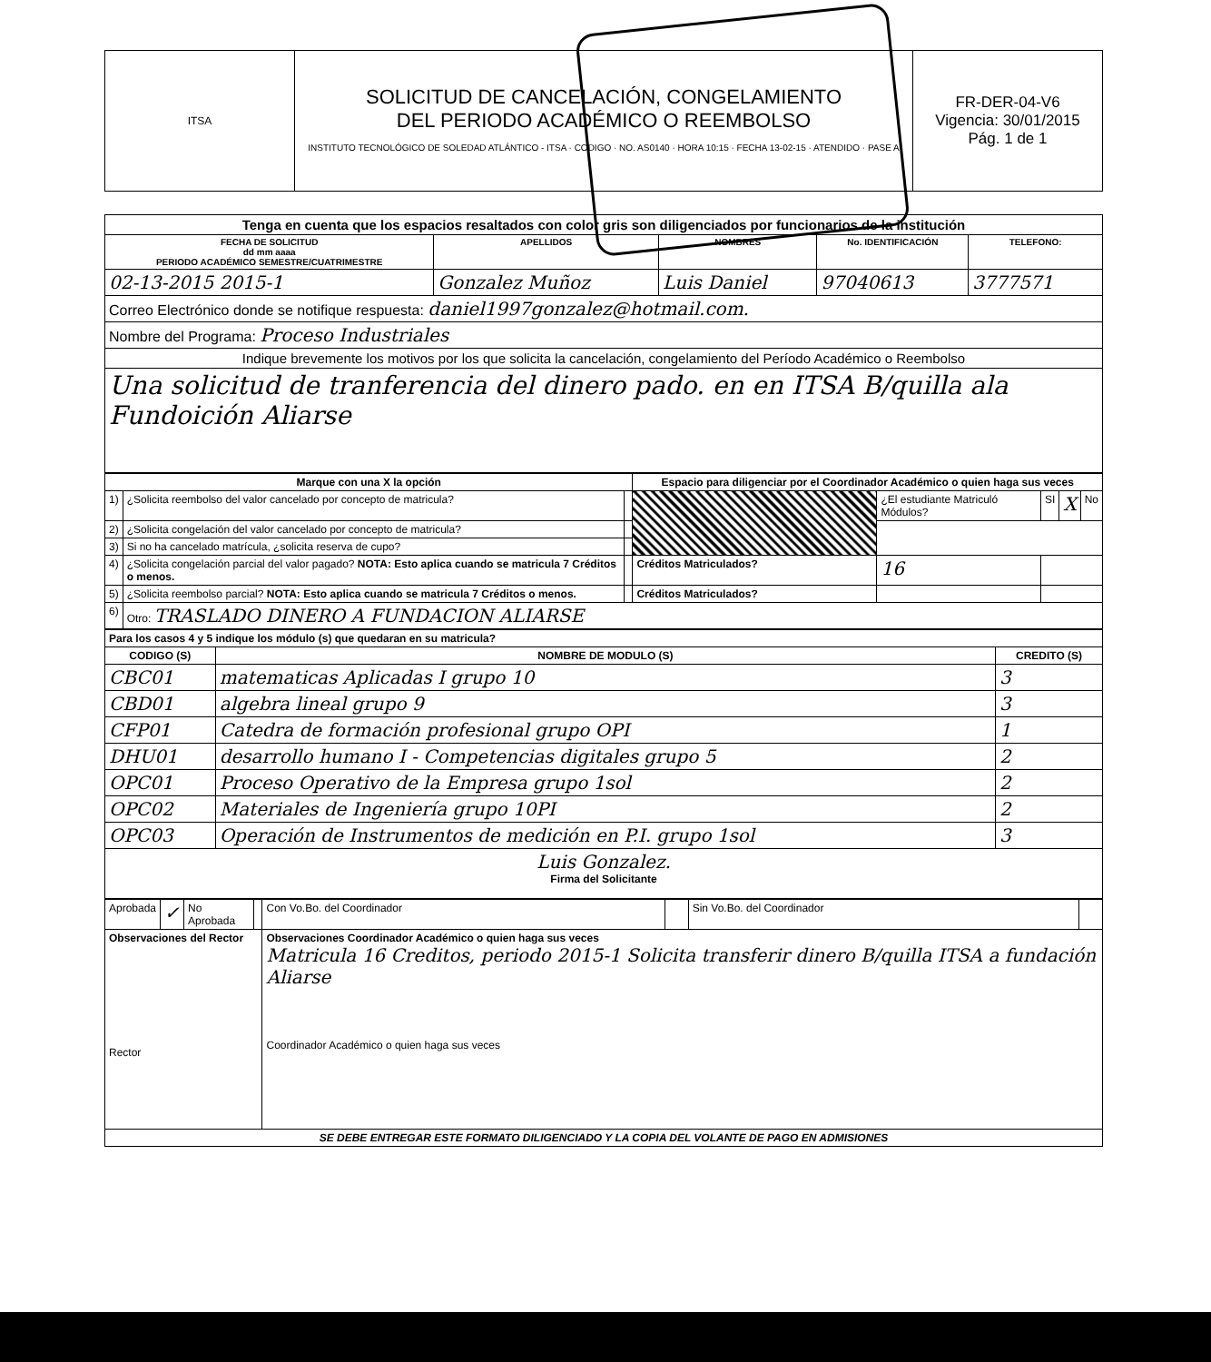| ITSA | SOLICITUD DE CANCELACIÓN, CONGELAMIENTO DEL PERIODO ACADÉMICO O REEMBOLSO INSTITUTO TECNOLÓGICO DE SOLEDAD ATLÁNTICO - ITSA · CODIGO · NO. AS0140 · HORA 10:15 · FECHA 13-02-15 · ATENDIDO · PASE A | FR-DER-04-V6 Vigencia: 30/01/2015 Pág. 1 de 1 |
| Tenga en cuenta que los espacios resaltados con color gris son diligenciados por funcionarios de la institución | | | | |
| --- | --- | --- | --- | --- |
| FECHA DE SOLICITUD dd mm aaaa PERIODO ACADÉMICO SEMESTRE/CUATRIMESTRE | APELLIDOS | NOMBRES | No. IDENTIFICACIÓN | TELEFONO: |
| 02-13-2015 2015-1 | Gonzalez Muñoz | Luis Daniel | 97040613 | 3777571 |
| Correo Electrónico donde se notifique respuesta: daniel1997gonzalez@hotmail.com. | | | | |
| Nombre del Programa: Proceso Industriales | | | | |
| Indique brevemente los motivos por los que solicita la cancelación, congelamiento del Período Académico o Reembolso | | | | |
| Una solicitud de tranferencia del dinero pado. en en ITSA B/quilla ala Fundoición Aliarse | | | | |
| Marque con una X la opción | | | Espacio para diligenciar por el Coordinador Académico o quien haga sus veces | | | | |
| --- | --- | --- | --- | --- | --- | --- | --- |
| 1) | ¿Solicita reembolso del valor cancelado por concepto de matricula? | | | ¿El estudiante Matriculó Módulos? | SI | X | No |
| 2) | ¿Solicita congelación del valor cancelado por concepto de matricula? | | | | | | |
| 3) | Si no ha cancelado matrícula, ¿solicita reserva de cupo? | | | | | | |
| 4) | ¿Solicita congelación parcial del valor pagado? NOTA: Esto aplica cuando se matricula 7 Créditos o menos. | | Créditos Matriculados? | 16 | | | |
| 5) | ¿Solicita reembolso parcial? NOTA: Esto aplica cuando se matricula 7 Créditos o menos. | | Créditos Matriculados? | | | | |
| 6) | Otro: TRASLADO DINERO A FUNDACION ALIARSE | | | | | | |
| Para los casos 4 y 5 indique los módulo (s) que quedaran en su matricula? | | |
| --- | --- | --- |
| CODIGO (S) | NOMBRE DE MODULO (S) | CREDITO (S) |
| CBC01 | matematicas Aplicadas I grupo 10 | 3 |
| CBD01 | algebra lineal grupo 9 | 3 |
| CFP01 | Catedra de formación profesional grupo OPI | 1 |
| DHU01 | desarrollo humano I - Competencias digitales grupo 5 | 2 |
| OPC01 | Proceso Operativo de la Empresa grupo 1sol | 2 |
| OPC02 | Materiales de Ingeniería grupo 10PI | 2 |
| OPC03 | Operación de Instrumentos de medición en P.I. grupo 1sol | 3 |
| Luis Gonzalez. Firma del Solicitante | | |
| Aprobada | ✓ | No Aprobada | | Con Vo.Bo. del Coordinador | | Sin Vo.Bo. del Coordinador | |
| Observaciones del Rector Rector | | | | Observaciones Coordinador Académico o quien haga sus veces Matricula 16 Creditos, periodo 2015-1 Solicita transferir dinero B/quilla ITSA a fundación Aliarse Coordinador Académico o quien haga sus veces | | | |
| SE DEBE ENTREGAR ESTE FORMATO DILIGENCIADO Y LA COPIA DEL VOLANTE DE PAGO EN ADMISIONES | | | | | | | |